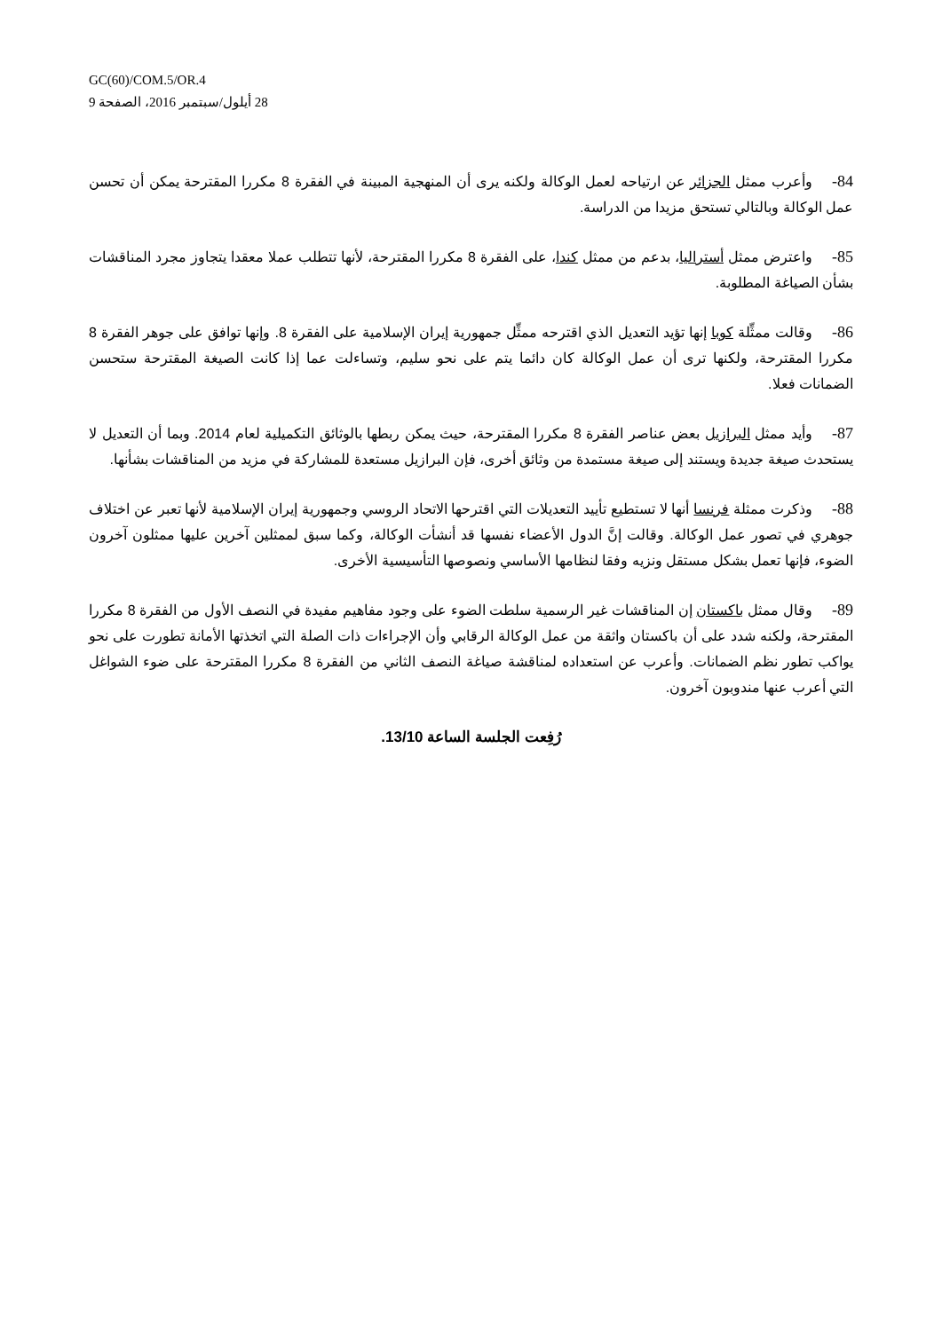GC(60)/COM.5/OR.4
28 أيلول/سبتمبر 2016، الصفحة 9
84-وأعرب ممثل الجزائر عن ارتياحه لعمل الوكالة ولكنه يرى أن المنهجية المبينة في الفقرة 8 مكررا المقترحة يمكن أن تحسن عمل الوكالة وبالتالي تستحق مزيدا من الدراسة.
85-واعترض ممثل أستراليا، بدعم من ممثل كندا، على الفقرة 8 مكررا المقترحة، لأنها تتطلب عملا معقدا يتجاوز مجرد المناقشات بشأن الصياغة المطلوبة.
86-وقالت ممثِّلة كوبا إنها تؤيد التعديل الذي اقترحه ممثِّل جمهورية إيران الإسلامية على الفقرة 8. وإنها توافق على جوهر الفقرة 8 مكررا المقترحة، ولكنها ترى أن عمل الوكالة كان دائما يتم على نحو سليم، وتساءلت عما إذا كانت الصيغة المقترحة ستحسن الضمانات فعلا.
87-وأيد ممثل البرازيل بعض عناصر الفقرة 8 مكررا المقترحة، حيث يمكن ربطها بالوثائق التكميلية لعام 2014. وبما أن التعديل لا يستحدث صيغة جديدة ويستند إلى صيغة مستمدة من وثائق أخرى، فإن البرازيل مستعدة للمشاركة في مزيد من المناقشات بشأنها.
88-وذكرت ممثلة فرنسا أنها لا تستطيع تأييد التعديلات التي اقترحها الاتحاد الروسي وجمهورية إيران الإسلامية لأنها تعبر عن اختلاف جوهري في تصور عمل الوكالة. وقالت إنَّ الدول الأعضاء نفسها قد أنشأت الوكالة، وكما سبق لممثلين آخرين عليها ممثلون آخرون الضوء، فإنها تعمل بشكل مستقل ونزيه وفقا لنظامها الأساسي ونصوصها التأسيسية الأخرى.
89-وقال ممثل باكستان إن المناقشات غير الرسمية سلطت الضوء على وجود مفاهيم مفيدة في النصف الأول من الفقرة 8 مكررا المقترحة، ولكنه شدد على أن باكستان واثقة من عمل الوكالة الرقابي وأن الإجراءات ذات الصلة التي اتخذتها الأمانة تطورت على نحو يواكب تطور نظم الضمانات. وأعرب عن استعداده لمناقشة صياغة النصف الثاني من الفقرة 8 مكررا المقترحة على ضوء الشواغل التي أعرب عنها مندوبون آخرون.
رُفِعت الجلسة الساعة 13/10.